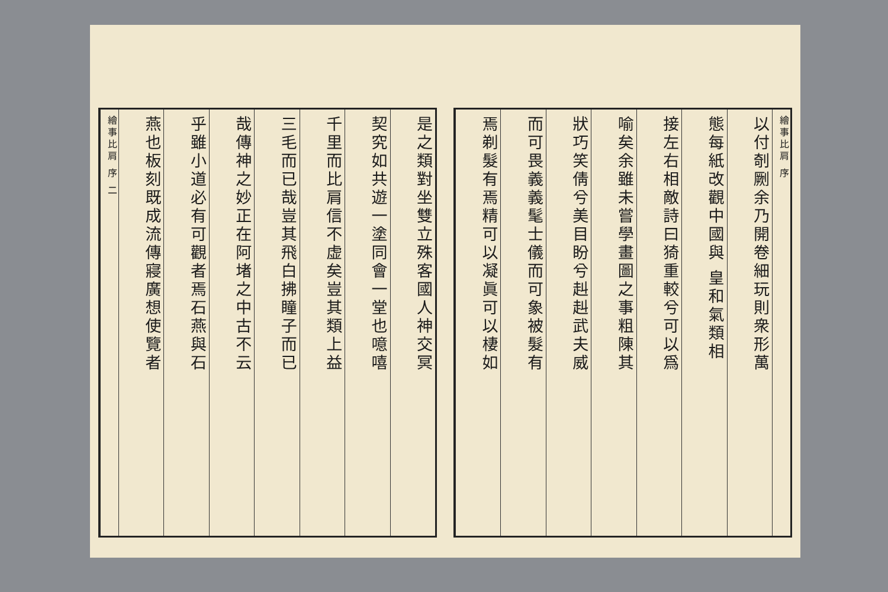繪事比肩 序
以付剞劂余乃開卷細玩則衆形萬
態每紙改觀中國與 皇和氣類相
接左右相敵詩曰猗重較兮可以爲
喻矣余雖未嘗學畫圖之事粗陳其
狀巧笑倩兮美目盼兮赳赳武夫威
而可畏義義髦士儀而可象被髮有
焉剃髮有焉精可以凝眞可以棲如
是之類對坐雙立殊客國人神交冥
契究如共遊一塗同會一堂也噫嘻
千里而比肩信不虚矣豈其類上益
三毛而已哉豈其飛白拂瞳子而已
哉傳神之妙正在阿堵之中古不云
乎雖小道必有可觀者焉石燕與石
燕也板刻既成流傳寢廣想使覽者
繪事比肩 序 二